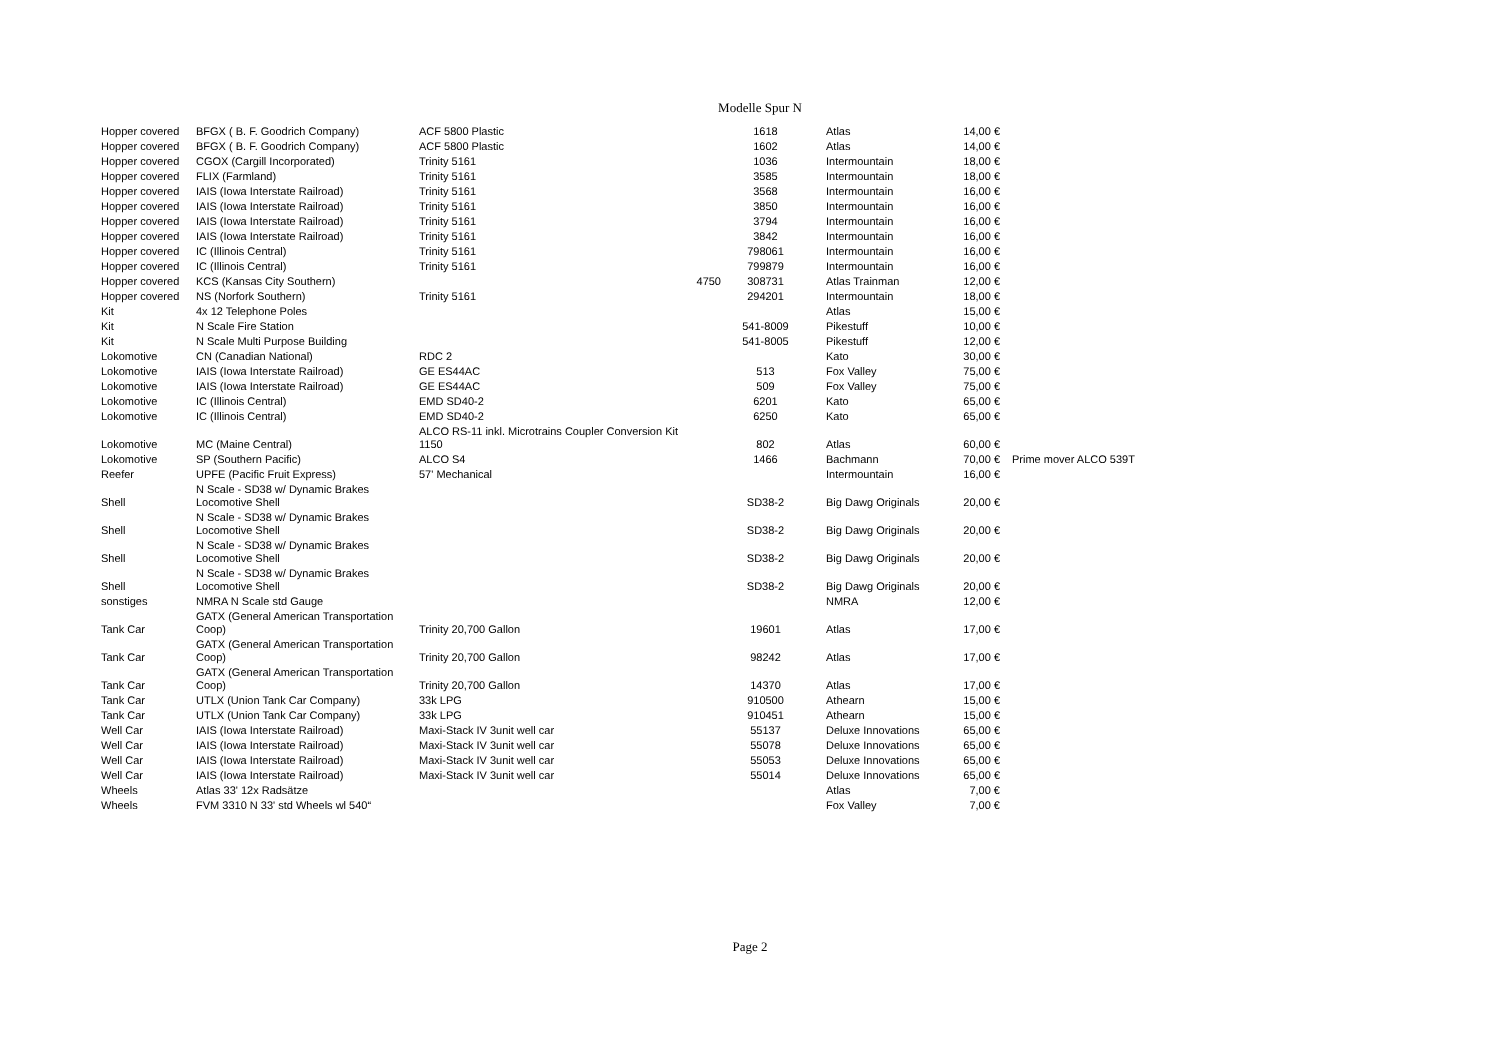Modelle Spur N
| Hopper covered | BFGX ( B. F. Goodrich Company) | ACF 5800 Plastic | | 1618 | Atlas | 14,00 € | |
| Hopper covered | BFGX ( B. F. Goodrich Company) | ACF 5800 Plastic | | 1602 | Atlas | 14,00 € | |
| Hopper covered | CGOX (Cargill Incorporated) | Trinity 5161 | | 1036 | Intermountain | 18,00 € | |
| Hopper covered | FLIX (Farmland) | Trinity 5161 | | 3585 | Intermountain | 18,00 € | |
| Hopper covered | IAIS (Iowa Interstate Railroad) | Trinity 5161 | | 3568 | Intermountain | 16,00 € | |
| Hopper covered | IAIS (Iowa Interstate Railroad) | Trinity 5161 | | 3850 | Intermountain | 16,00 € | |
| Hopper covered | IAIS (Iowa Interstate Railroad) | Trinity 5161 | | 3794 | Intermountain | 16,00 € | |
| Hopper covered | IAIS (Iowa Interstate Railroad) | Trinity 5161 | | 3842 | Intermountain | 16,00 € | |
| Hopper covered | IC (Illinois Central) | Trinity 5161 | | 798061 | Intermountain | 16,00 € | |
| Hopper covered | IC (Illinois Central) | Trinity 5161 | | 799879 | Intermountain | 16,00 € | |
| Hopper covered | KCS (Kansas City Southern) | | 4750 | 308731 | Atlas Trainman | 12,00 € | |
| Hopper covered | NS (Norfork Southern) | Trinity 5161 | | 294201 | Intermountain | 18,00 € | |
| Kit | 4x 12 Telephone Poles | | | | Atlas | 15,00 € | |
| Kit | N Scale Fire Station | | | 541-8009 | Pikestuff | 10,00 € | |
| Kit | N Scale Multi Purpose Building | | | 541-8005 | Pikestuff | 12,00 € | |
| Lokomotive | CN (Canadian National) | RDC 2 | | | Kato | 30,00 € | |
| Lokomotive | IAIS (Iowa Interstate Railroad) | GE ES44AC | | 513 | Fox Valley | 75,00 € | |
| Lokomotive | IAIS (Iowa Interstate Railroad) | GE ES44AC | | 509 | Fox Valley | 75,00 € | |
| Lokomotive | IC (Illinois Central) | EMD SD40-2 | | 6201 | Kato | 65,00 € | |
| Lokomotive | IC (Illinois Central) | EMD SD40-2 | | 6250 | Kato | 65,00 € | |
| Lokomotive | MC (Maine Central) | ALCO RS-11 inkl. Microtrains Coupler Conversion Kit 1150 | | 802 | Atlas | 60,00 € | |
| Lokomotive | SP (Southern Pacific) | ALCO S4 | | 1466 | Bachmann | 70,00 € | Prime mover ALCO 539T |
| Reefer | UPFE (Pacific Fruit Express) | 57' Mechanical | | | Intermountain | 16,00 € | |
| Shell | N Scale - SD38 w/ Dynamic Brakes Locomotive Shell | | | SD38-2 | Big Dawg Originals | 20,00 € | |
| Shell | N Scale - SD38 w/ Dynamic Brakes Locomotive Shell | | | SD38-2 | Big Dawg Originals | 20,00 € | |
| Shell | N Scale - SD38 w/ Dynamic Brakes Locomotive Shell | | | SD38-2 | Big Dawg Originals | 20,00 € | |
| Shell | N Scale - SD38 w/ Dynamic Brakes Locomotive Shell | | | SD38-2 | Big Dawg Originals | 20,00 € | |
| sonstiges | NMRA N Scale std Gauge | | | | NMRA | 12,00 € | |
| Tank Car | GATX (General American Transportation Coop) | Trinity 20,700 Gallon | | 19601 | Atlas | 17,00 € | |
| Tank Car | GATX (General American Transportation Coop) | Trinity 20,700 Gallon | | 98242 | Atlas | 17,00 € | |
| Tank Car | GATX (General American Transportation Coop) | Trinity 20,700 Gallon | | 14370 | Atlas | 17,00 € | |
| Tank Car | UTLX (Union Tank Car Company) | 33k LPG | | 910500 | Athearn | 15,00 € | |
| Tank Car | UTLX (Union Tank Car Company) | 33k LPG | | 910451 | Athearn | 15,00 € | |
| Well Car | IAIS (Iowa Interstate Railroad) | Maxi-Stack IV 3unit well car | | 55137 | Deluxe Innovations | 65,00 € | |
| Well Car | IAIS (Iowa Interstate Railroad) | Maxi-Stack IV 3unit well car | | 55078 | Deluxe Innovations | 65,00 € | |
| Well Car | IAIS (Iowa Interstate Railroad) | Maxi-Stack IV 3unit well car | | 55053 | Deluxe Innovations | 65,00 € | |
| Well Car | IAIS (Iowa Interstate Railroad) | Maxi-Stack IV 3unit well car | | 55014 | Deluxe Innovations | 65,00 € | |
| Wheels | Atlas 33' 12x Radsätze | | | | Atlas | 7,00 € | |
| Wheels | FVM 3310 N 33' std Wheels wl 540“ | | | | Fox Valley | 7,00 € | |
Page 2